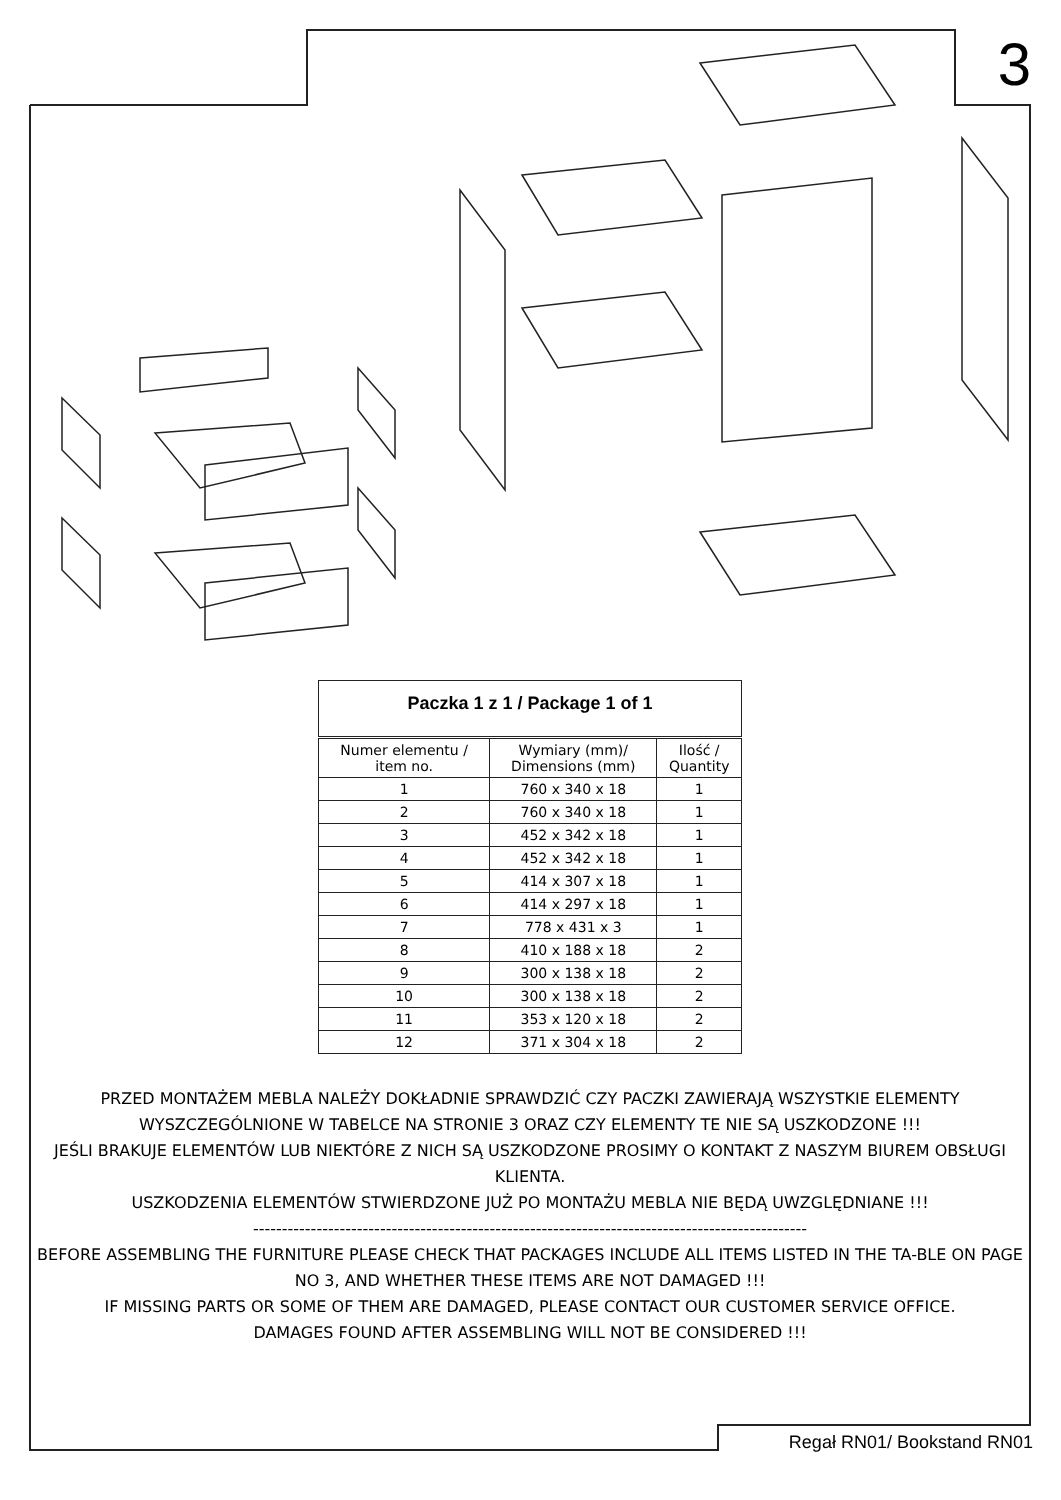3
| Paczka 1 z 1 / Package 1 of 1 | | |
| --- | --- | --- |
| Numer elementu / item no. | Wymiary (mm)/ Dimensions (mm) | Ilość / Quantity |
| 1 | 760 x 340 x 18 | 1 |
| 2 | 760 x 340 x 18 | 1 |
| 3 | 452 x 342 x 18 | 1 |
| 4 | 452 x 342 x 18 | 1 |
| 5 | 414 x 307 x 18 | 1 |
| 6 | 414 x 297 x 18 | 1 |
| 7 | 778 x 431 x 3 | 1 |
| 8 | 410 x 188 x 18 | 2 |
| 9 | 300 x 138 x 18 | 2 |
| 10 | 300 x 138 x 18 | 2 |
| 11 | 353 x 120 x 18 | 2 |
| 12 | 371 x 304 x 18 | 2 |
PRZED MONTAŻEM MEBLA NALEŻY DOKŁADNIE SPRAWDZIĆ CZY PACZKI ZAWIERAJĄ WSZYSTKIE ELEMENTY WYSZCZEGÓLNIONE W TABELCE NA STRONIE 3 ORAZ CZY ELEMENTY TE NIE SĄ USZKODZONE !!!
JEŚLI BRAKUJE ELEMENTÓW LUB NIEKTÓRE Z NICH SĄ USZKODZONE PROSIMY O KONTAKT Z NASZYM BIUREM OBSŁUGI KLIENTA.
USZKODZENIA ELEMENTÓW STWIERDZONE JUŻ PO MONTAŻU MEBLA NIE BĘDĄ UWZGLĘDNIANE !!!
------------------------------------------------------------------------------------------------
BEFORE ASSEMBLING THE FURNITURE PLEASE CHECK THAT PACKAGES INCLUDE ALL ITEMS LISTED IN THE TA-BLE ON PAGE NO 3, AND WHETHER THESE ITEMS ARE NOT DAMAGED !!!
IF MISSING PARTS OR SOME OF THEM ARE DAMAGED, PLEASE CONTACT OUR CUSTOMER SERVICE OFFICE.
DAMAGES FOUND AFTER ASSEMBLING WILL NOT BE CONSIDERED !!!
Regał RN01/ Bookstand RN01